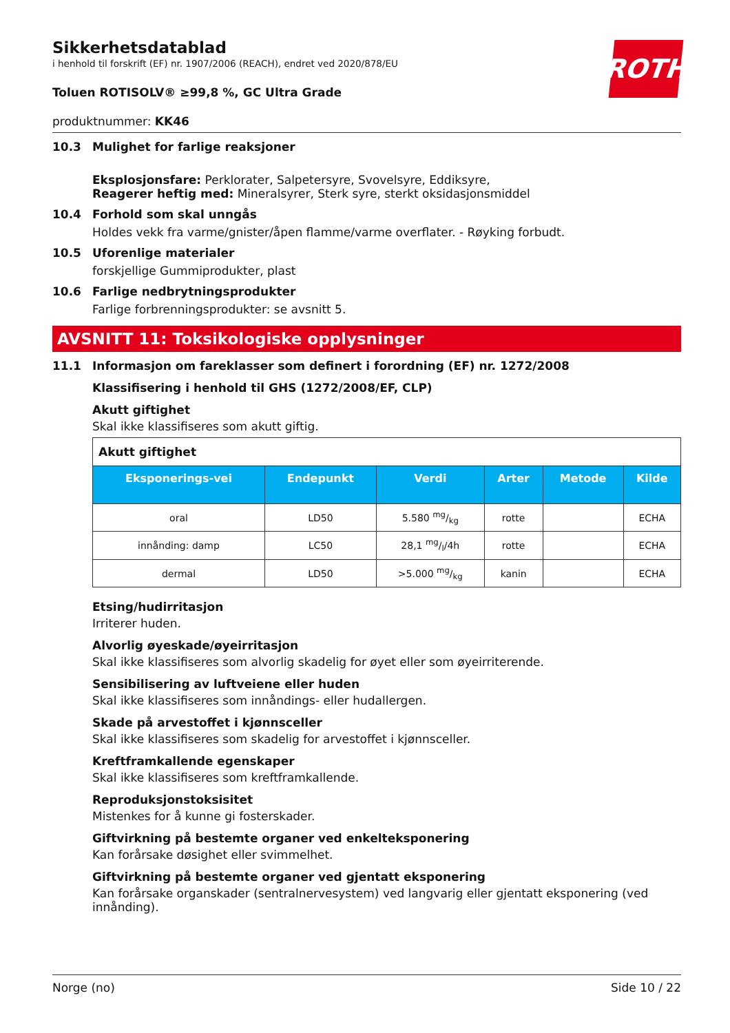ROTH
Sikkerhetsdatablad
i henhold til forskrift (EF) nr. 1907/2006 (REACH), endret ved 2020/878/EU
Toluen ROTISOLV® ≥99,8 %, GC Ultra Grade
produktnummer: KK46
10.3 Mulighet for farlige reaksjoner
Eksplosjonsfare: Perklorater, Salpetersyre, Svovelsyre, Eddiksyre,
Reagerer heftig med: Mineralsyrer, Sterk syre, sterkt oksidasjonsmiddel
10.4 Forhold som skal unngås
Holdes vekk fra varme/gnister/åpen flamme/varme overflater. - Røyking forbudt.
10.5 Uforenlige materialer
forskjellige Gummiprodukter, plast
10.6 Farlige nedbrytningsprodukter
Farlige forbrenningsprodukter: se avsnitt 5.
AVSNITT 11: Toksikologiske opplysninger
11.1 Informasjon om fareklasser som definert i forordning (EF) nr. 1272/2008
Klassifisering i henhold til GHS (1272/2008/EF, CLP)
Akutt giftighet
Skal ikke klassifiseres som akutt giftig.
| Akutt giftighet | | | | | |
| Eksponerings-vei | Endepunkt | Verdi | Arter | Metode | Kilde |
| oral | LD50 | 5.580 mg/kg | rotte | | ECHA |
| innånding: damp | LC50 | 28,1 mg/l/4h | rotte | | ECHA |
| dermal | LD50 | >5.000 mg/kg | kanin | | ECHA |
Etsing/hudirritasjon
Irriterer huden.
Alvorlig øyeskade/øyeirritasjon
Skal ikke klassifiseres som alvorlig skadelig for øyet eller som øyeirriterende.
Sensibilisering av luftveiene eller huden
Skal ikke klassifiseres som innåndings- eller hudallergen.
Skade på arvestoffet i kjønnsceller
Skal ikke klassifiseres som skadelig for arvestoffet i kjønnsceller.
Kreftframkallende egenskaper
Skal ikke klassifiseres som kreftframkallende.
Reproduksjonstoksisitet
Mistenkes for å kunne gi fosterskader.
Giftvirkning på bestemte organer ved enkelteksponering
Kan forårsake døsighet eller svimmelhet.
Giftvirkning på bestemte organer ved gjentatt eksponering
Kan forårsake organskader (sentralnervesystem) ved langvarig eller gjentatt eksponering (ved innånding).
Norge (no) Side 10 / 22